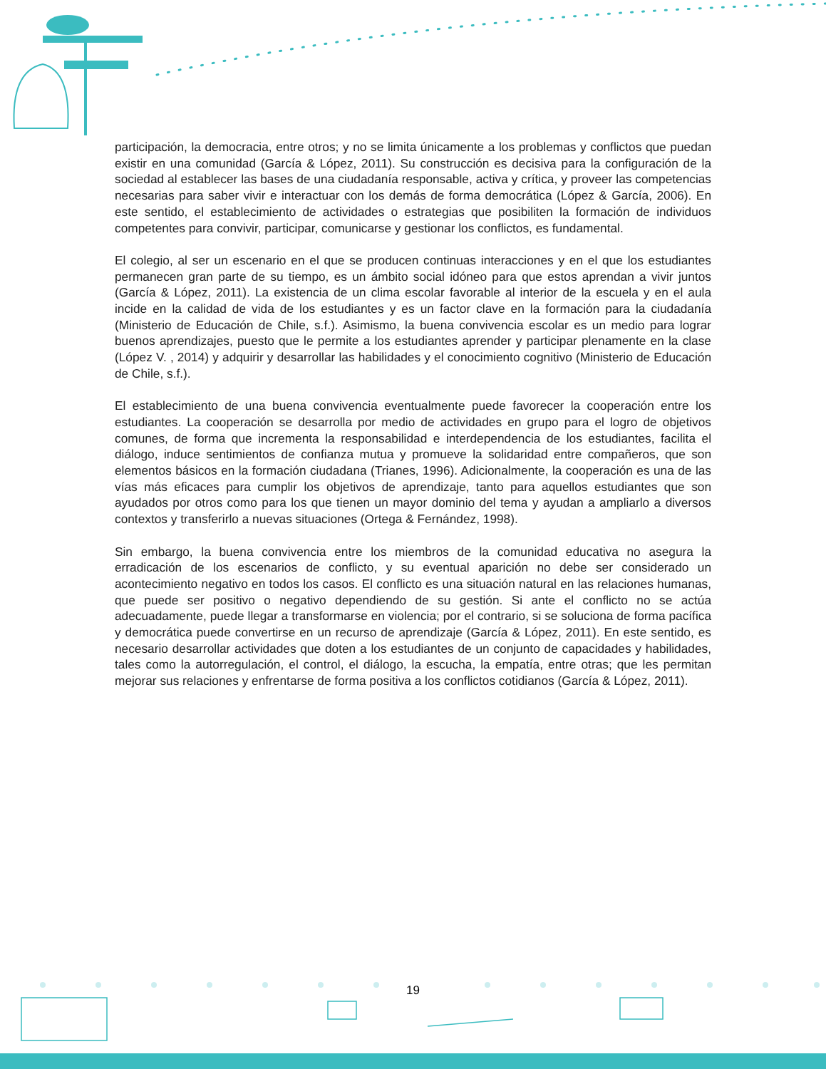participación, la democracia, entre otros; y no se limita únicamente a los problemas y conflictos que puedan existir en una comunidad (García & López, 2011). Su construcción es decisiva para la configuración de la sociedad al establecer las bases de una ciudadanía responsable, activa y crítica, y proveer las competencias necesarias para saber vivir e interactuar con los demás de forma democrática (López & García, 2006). En este sentido, el establecimiento de actividades o estrategias que posibiliten la formación de individuos competentes para convivir, participar, comunicarse y gestionar los conflictos, es fundamental.
El colegio, al ser un escenario en el que se producen continuas interacciones y en el que los estudiantes permanecen gran parte de su tiempo, es un ámbito social idóneo para que estos aprendan a vivir juntos (García & López, 2011). La existencia de un clima escolar favorable al interior de la escuela y en el aula incide en la calidad de vida de los estudiantes y es un factor clave en la formación para la ciudadanía (Ministerio de Educación de Chile, s.f.). Asimismo, la buena convivencia escolar es un medio para lograr buenos aprendizajes, puesto que le permite a los estudiantes aprender y participar plenamente en la clase (López V. , 2014) y adquirir y desarrollar las habilidades y el conocimiento cognitivo (Ministerio de Educación de Chile, s.f.).
El establecimiento de una buena convivencia eventualmente puede favorecer la cooperación entre los estudiantes. La cooperación se desarrolla por medio de actividades en grupo para el logro de objetivos comunes, de forma que incrementa la responsabilidad e interdependencia de los estudiantes, facilita el diálogo, induce sentimientos de confianza mutua y promueve la solidaridad entre compañeros, que son elementos básicos en la formación ciudadana (Trianes, 1996). Adicionalmente, la cooperación es una de las vías más eficaces para cumplir los objetivos de aprendizaje, tanto para aquellos estudiantes que son ayudados por otros como para los que tienen un mayor dominio del tema y ayudan a ampliarlo a diversos contextos y transferirlo a nuevas situaciones (Ortega & Fernández, 1998).
Sin embargo, la buena convivencia entre los miembros de la comunidad educativa no asegura la erradicación de los escenarios de conflicto, y su eventual aparición no debe ser considerado un acontecimiento negativo en todos los casos. El conflicto es una situación natural en las relaciones humanas, que puede ser positivo o negativo dependiendo de su gestión. Si ante el conflicto no se actúa adecuadamente, puede llegar a transformarse en violencia; por el contrario, si se soluciona de forma pacífica y democrática puede convertirse en un recurso de aprendizaje (García & López, 2011). En este sentido, es necesario desarrollar actividades que doten a los estudiantes de un conjunto de capacidades y habilidades, tales como la autorregulación, el control, el diálogo, la escucha, la empatía, entre otras; que les permitan mejorar sus relaciones y enfrentarse de forma positiva a los conflictos cotidianos (García & López, 2011).
19